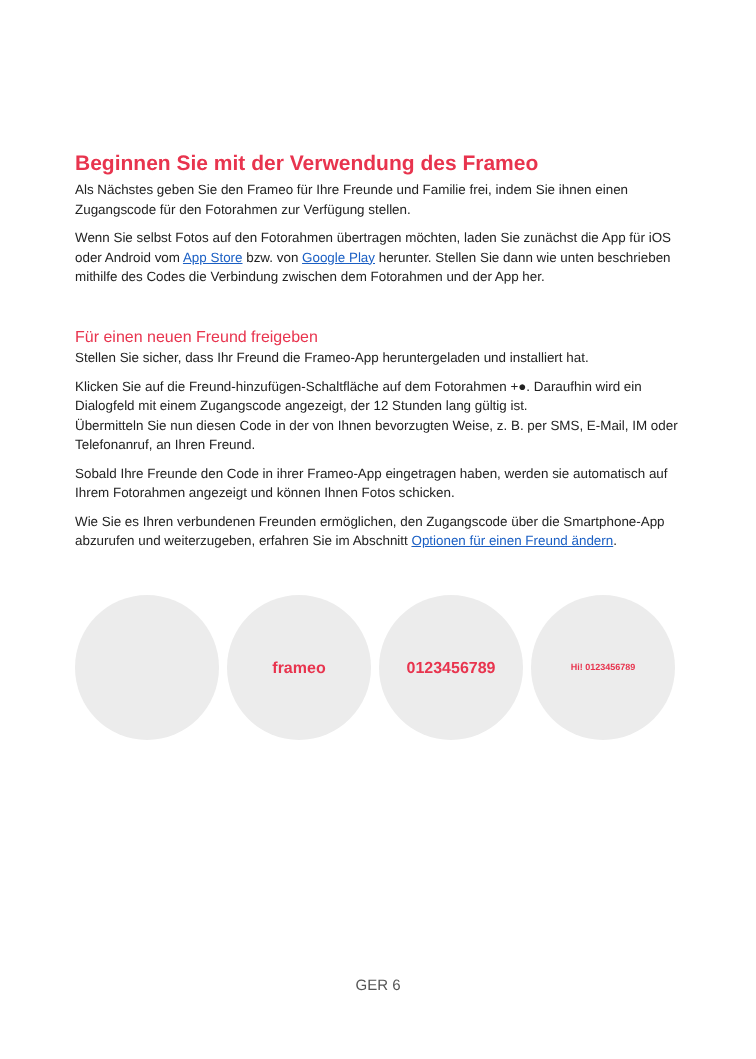Beginnen Sie mit der Verwendung des Frameo
Als Nächstes geben Sie den Frameo für Ihre Freunde und Familie frei, indem Sie ihnen einen Zugangscode für den Fotorahmen zur Verfügung stellen.
Wenn Sie selbst Fotos auf den Fotorahmen übertragen möchten, laden Sie zunächst die App für iOS oder Android vom App Store bzw. von Google Play herunter. Stellen Sie dann wie unten beschrieben mithilfe des Codes die Verbindung zwischen dem Fotorahmen und der App her.
Für einen neuen Freund freigeben
Stellen Sie sicher, dass Ihr Freund die Frameo-App heruntergeladen und installiert hat.
Klicken Sie auf die Freund-hinzufügen-Schaltfläche auf dem Fotorahmen +●. Daraufhin wird ein Dialogfeld mit einem Zugangscode angezeigt, der 12 Stunden lang gültig ist.
Übermitteln Sie nun diesen Code in der von Ihnen bevorzugten Weise, z. B. per SMS, E-Mail, IM oder Telefonanruf, an Ihren Freund.
Sobald Ihre Freunde den Code in ihrer Frameo-App eingetragen haben, werden sie automatisch auf Ihrem Fotorahmen angezeigt und können Ihnen Fotos schicken.
Wie Sie es Ihren verbundenen Freunden ermöglichen, den Zugangscode über die Smartphone-App abzurufen und weiterzugeben, erfahren Sie im Abschnitt Optionen für einen Freund ändern.
frameo 0123456789
Hi! 0123456789
GER 6